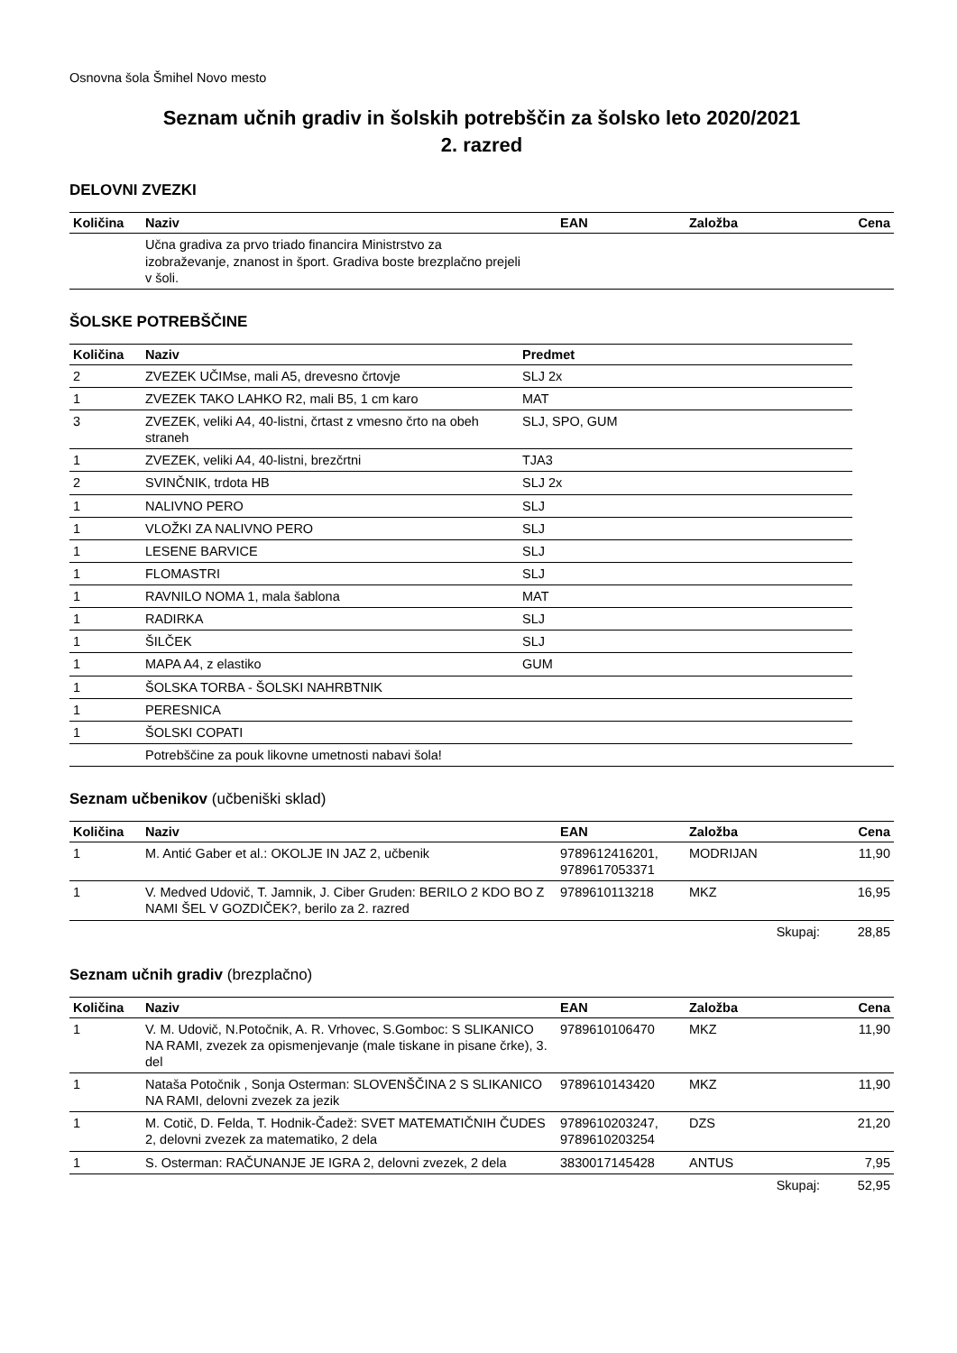Osnovna šola Šmihel Novo mesto
Seznam učnih gradiv in šolskih potrebščin za šolsko leto 2020/2021
2. razred
DELOVNI ZVEZKI
| Količina | Naziv | EAN | Založba | Cena |
| --- | --- | --- | --- | --- |
| | Učna gradiva za prvo triado financira Ministrstvo za izobraževanje, znanost in šport. Gradiva boste brezplačno prejeli v šoli. | | | |
ŠOLSKE POTREBŠČINE
| Količina | Naziv | Predmet |
| --- | --- | --- |
| 2 | ZVEZEK UČIMse, mali A5, drevesno črtovje | SLJ 2x |
| 1 | ZVEZEK TAKO LAHKO R2, mali B5, 1 cm karo | MAT |
| 3 | ZVEZEK, veliki A4, 40-listni, črtast z vmesno črto na obeh straneh | SLJ, SPO, GUM |
| 1 | ZVEZEK, veliki A4, 40-listni, brezčrtni | TJA3 |
| 2 | SVINČNIK, trdota HB | SLJ 2x |
| 1 | NALIVNO PERO | SLJ |
| 1 | VLOŽKI ZA NALIVNO PERO | SLJ |
| 1 | LESENE BARVICE | SLJ |
| 1 | FLOMASTRI | SLJ |
| 1 | RAVNILO NOMA 1, mala šablona | MAT |
| 1 | RADIRKA | SLJ |
| 1 | ŠILČEK | SLJ |
| 1 | MAPA A4, z elastiko | GUM |
| 1 | ŠOLSKA TORBA - ŠOLSKI NAHRBTNIK | |
| 1 | PERESNICA | |
| 1 | ŠOLSKI COPATI | |
| | Potrebščine za pouk likovne umetnosti nabavi šola! |
Seznam učbenikov (učbeniški sklad)
| Količina | Naziv | EAN | Založba | Cena |
| --- | --- | --- | --- | --- |
| 1 | M. Antić Gaber et al.: OKOLJE IN JAZ 2, učbenik | 9789612416201, 9789617053371 | MODRIJAN | 11,90 |
| 1 | V. Medved Udovič, T. Jamnik, J. Ciber Gruden: BERILO 2 KDO BO Z NAMI ŠEL V GOZDIČEK?, berilo za 2. razred | 9789610113218 | MKZ | 16,95 |
| | | | Skupaj: | 28,85 |
Seznam učnih gradiv (brezplačno)
| Količina | Naziv | EAN | Založba | Cena |
| --- | --- | --- | --- | --- |
| 1 | V. M. Udovič, N.Potočnik, A. R. Vrhovec, S.Gomboc: S SLIKANICO NA RAMI, zvezek za opismenjevanje (male tiskane in pisane črke), 3. del | 9789610106470 | MKZ | 11,90 |
| 1 | Nataša Potočnik , Sonja Osterman: SLOVENŠČINA 2 S SLIKANICO NA RAMI, delovni zvezek za jezik | 9789610143420 | MKZ | 11,90 |
| 1 | M. Cotič, D. Felda, T. Hodnik-Čadež: SVET MATEMATIČNIH ČUDES 2, delovni zvezek za matematiko, 2 dela | 9789610203247, 9789610203254 | DZS | 21,20 |
| 1 | S. Osterman: RAČUNANJE JE IGRA 2, delovni zvezek, 2 dela | 3830017145428 | ANTUS | 7,95 |
| | | | Skupaj: | 52,95 |